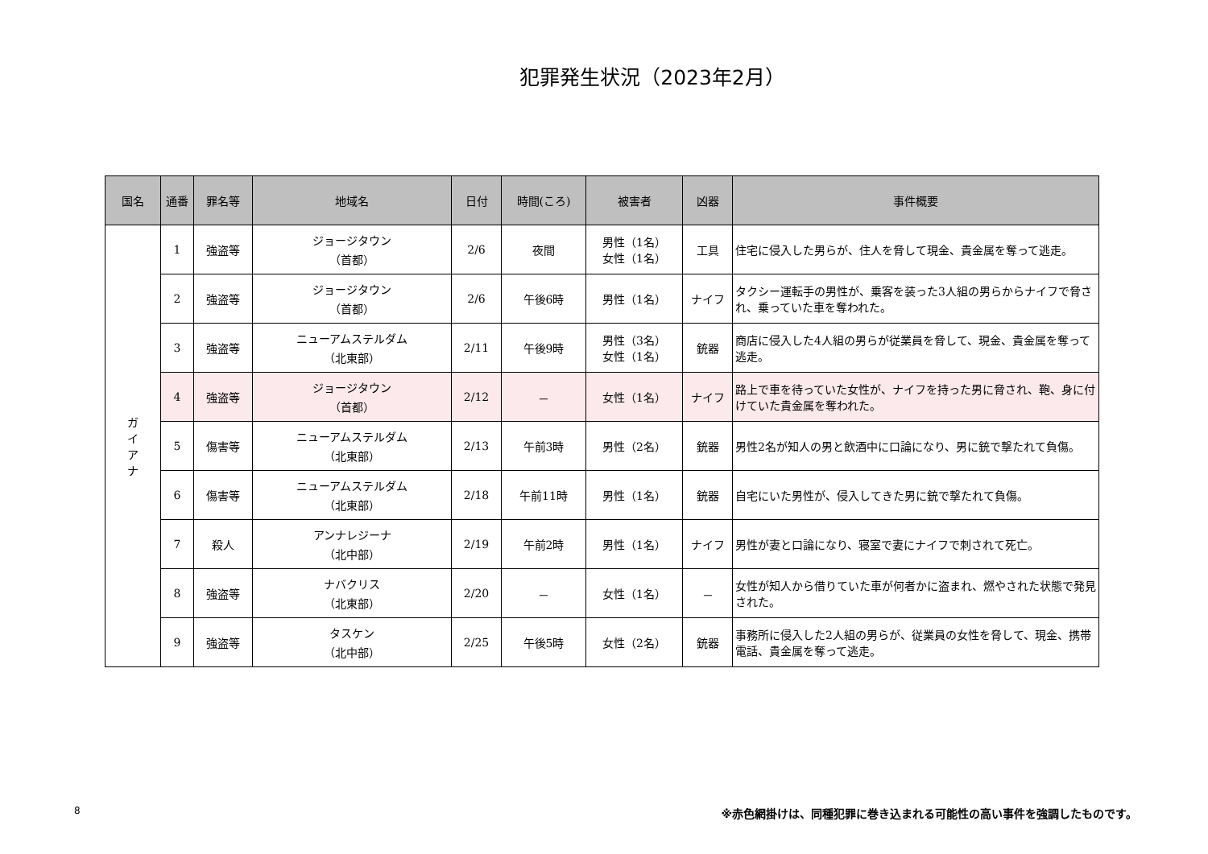犯罪発生状況（2023年2月）
| 国名 | 通番 | 罪名等 | 地域名 | 日付 | 時間(ころ) | 被害者 | 凶器 | 事件概要 |
| --- | --- | --- | --- | --- | --- | --- | --- | --- |
| ガ イ ア ナ | 1 | 強盗等 | ジョージタウン （首都） | 2/6 | 夜間 | 男性（1名） 女性（1名） | 工具 | 住宅に侵入した男らが、住人を脅して現金、貴金属を奪って逃走。 |
| | 2 | 強盗等 | ジョージタウン （首都） | 2/6 | 午後6時 | 男性（1名） | ナイフ | タクシー運転手の男性が、乗客を装った3人組の男らからナイフで脅され、乗っていた車を奪われた。 |
| | 3 | 強盗等 | ニューアムステルダム （北東部） | 2/11 | 午後9時 | 男性（3名） 女性（1名） | 銃器 | 商店に侵入した4人組の男らが従業員を脅して、現金、貴金属を奪って逃走。 |
| | 4 | 強盗等 | ジョージタウン （首都） | 2/12 | － | 女性（1名） | ナイフ | 路上で車を待っていた女性が、ナイフを持った男に脅され、鞄、身に付けていた貴金属を奪われた。 |
| | 5 | 傷害等 | ニューアムステルダム （北東部） | 2/13 | 午前3時 | 男性（2名） | 銃器 | 男性2名が知人の男と飲酒中に口論になり、男に銃で撃たれて負傷。 |
| | 6 | 傷害等 | ニューアムステルダム （北東部） | 2/18 | 午前11時 | 男性（1名） | 銃器 | 自宅にいた男性が、侵入してきた男に銃で撃たれて負傷。 |
| | 7 | 殺人 | アンナレジーナ （北中部） | 2/19 | 午前2時 | 男性（1名） | ナイフ | 男性が妻と口論になり、寝室で妻にナイフで刺されて死亡。 |
| | 8 | 強盗等 | ナバクリス （北東部） | 2/20 | － | 女性（1名） | － | 女性が知人から借りていた車が何者かに盗まれ、燃やされた状態で発見された。 |
| | 9 | 強盗等 | タスケン （北中部） | 2/25 | 午後5時 | 女性（2名） | 銃器 | 事務所に侵入した2人組の男らが、従業員の女性を脅して、現金、携帯電話、貴金属を奪って逃走。 |
8 ※赤色網掛けは、同種犯罪に巻き込まれる可能性の高い事件を強調したものです。